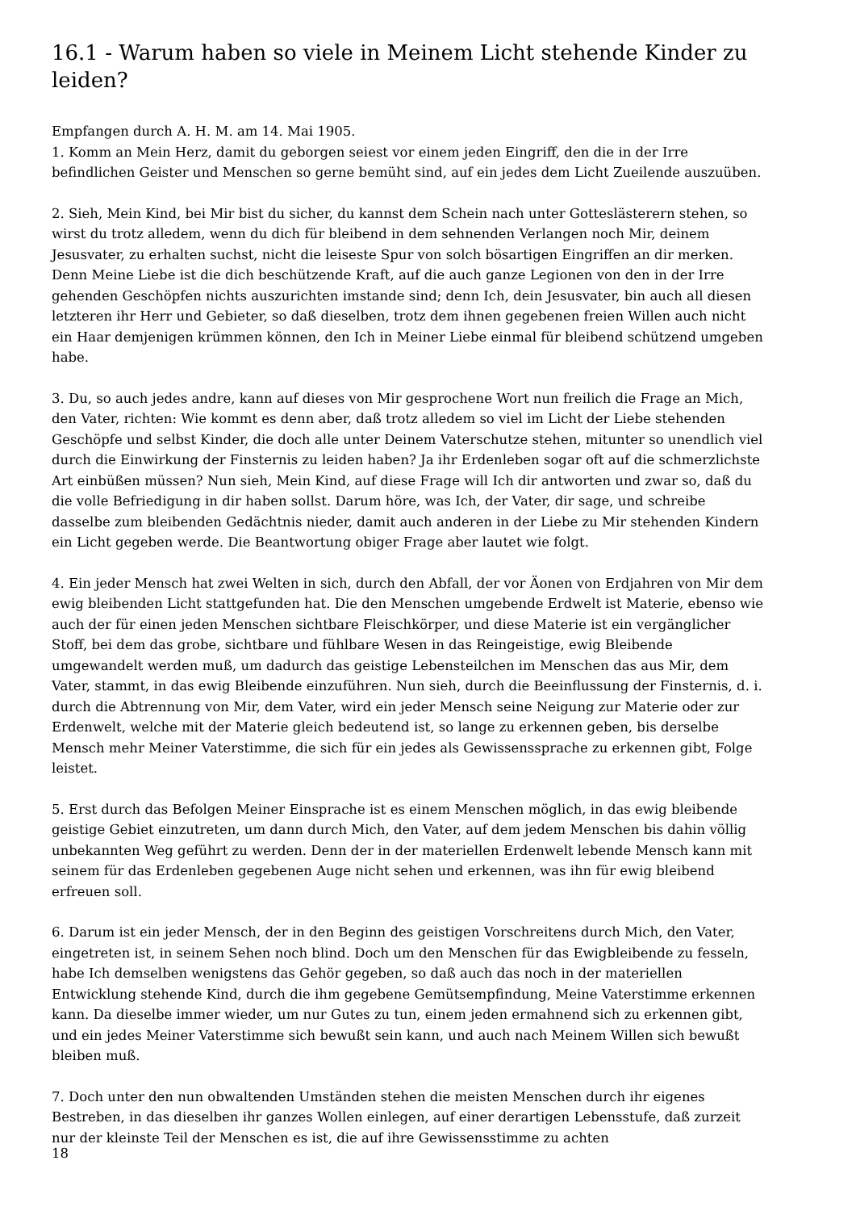16.1 - Warum haben so viele in Meinem Licht stehende Kinder zu leiden?
Empfangen durch A. H. M. am 14. Mai 1905.
1. Komm an Mein Herz, damit du geborgen seiest vor einem jeden Eingriff, den die in der Irre befindlichen Geister und Menschen so gerne bemüht sind, auf ein jedes dem Licht Zueilende auszuüben.
2. Sieh, Mein Kind, bei Mir bist du sicher, du kannst dem Schein nach unter Gotteslästerern stehen, so wirst du trotz alledem, wenn du dich für bleibend in dem sehnenden Verlangen noch Mir, deinem Jesusvater, zu erhalten suchst, nicht die leiseste Spur von solch bösartigen Eingriffen an dir merken. Denn Meine Liebe ist die dich beschützende Kraft, auf die auch ganze Legionen von den in der Irre gehenden Geschöpfen nichts auszurichten imstande sind; denn Ich, dein Jesusvater, bin auch all diesen letzteren ihr Herr und Gebieter, so daß dieselben, trotz dem ihnen gegebenen freien Willen auch nicht ein Haar demjenigen krümmen können, den Ich in Meiner Liebe einmal für bleibend schützend umgeben habe.
3. Du, so auch jedes andre, kann auf dieses von Mir gesprochene Wort nun freilich die Frage an Mich, den Vater, richten: Wie kommt es denn aber, daß trotz alledem so viel im Licht der Liebe stehenden Geschöpfe und selbst Kinder, die doch alle unter Deinem Vaterschutze stehen, mitunter so unendlich viel durch die Einwirkung der Finsternis zu leiden haben? Ja ihr Erdenleben sogar oft auf die schmerzlichste Art einbüßen müssen? Nun sieh, Mein Kind, auf diese Frage will Ich dir antworten und zwar so, daß du die volle Befriedigung in dir haben sollst. Darum höre, was Ich, der Vater, dir sage, und schreibe dasselbe zum bleibenden Gedächtnis nieder, damit auch anderen in der Liebe zu Mir stehenden Kindern ein Licht gegeben werde. Die Beantwortung obiger Frage aber lautet wie folgt.
4. Ein jeder Mensch hat zwei Welten in sich, durch den Abfall, der vor Äonen von Erdjahren von Mir dem ewig bleibenden Licht stattgefunden hat. Die den Menschen umgebende Erdwelt ist Materie, ebenso wie auch der für einen jeden Menschen sichtbare Fleischkörper, und diese Materie ist ein vergänglicher Stoff, bei dem das grobe, sichtbare und fühlbare Wesen in das Reingeistige, ewig Bleibende umgewandelt werden muß, um dadurch das geistige Lebensteilchen im Menschen das aus Mir, dem Vater, stammt, in das ewig Bleibende einzuführen. Nun sieh, durch die Beeinflussung der Finsternis, d. i. durch die Abtrennung von Mir, dem Vater, wird ein jeder Mensch seine Neigung zur Materie oder zur Erdenwelt, welche mit der Materie gleich bedeutend ist, so lange zu erkennen geben, bis derselbe Mensch mehr Meiner Vaterstimme, die sich für ein jedes als Gewissenssprache zu erkennen gibt, Folge leistet.
5. Erst durch das Befolgen Meiner Einsprache ist es einem Menschen möglich, in das ewig bleibende geistige Gebiet einzutreten, um dann durch Mich, den Vater, auf dem jedem Menschen bis dahin völlig unbekannten Weg geführt zu werden. Denn der in der materiellen Erdenwelt lebende Mensch kann mit seinem für das Erdenleben gegebenen Auge nicht sehen und erkennen, was ihn für ewig bleibend erfreuen soll.
6. Darum ist ein jeder Mensch, der in den Beginn des geistigen Vorschreitens durch Mich, den Vater, eingetreten ist, in seinem Sehen noch blind. Doch um den Menschen für das Ewigbleibende zu fesseln, habe Ich demselben wenigstens das Gehör gegeben, so daß auch das noch in der materiellen Entwicklung stehende Kind, durch die ihm gegebene Gemütsempfindung, Meine Vaterstimme erkennen kann. Da dieselbe immer wieder, um nur Gutes zu tun, einem jeden ermahnend sich zu erkennen gibt, und ein jedes Meiner Vaterstimme sich bewußt sein kann, und auch nach Meinem Willen sich bewußt bleiben muß.
7. Doch unter den nun obwaltenden Umständen stehen die meisten Menschen durch ihr eigenes Bestreben, in das dieselben ihr ganzes Wollen einlegen, auf einer derartigen Lebensstufe, daß zurzeit nur der kleinste Teil der Menschen es ist, die auf ihre Gewissensstimme zu achten
18